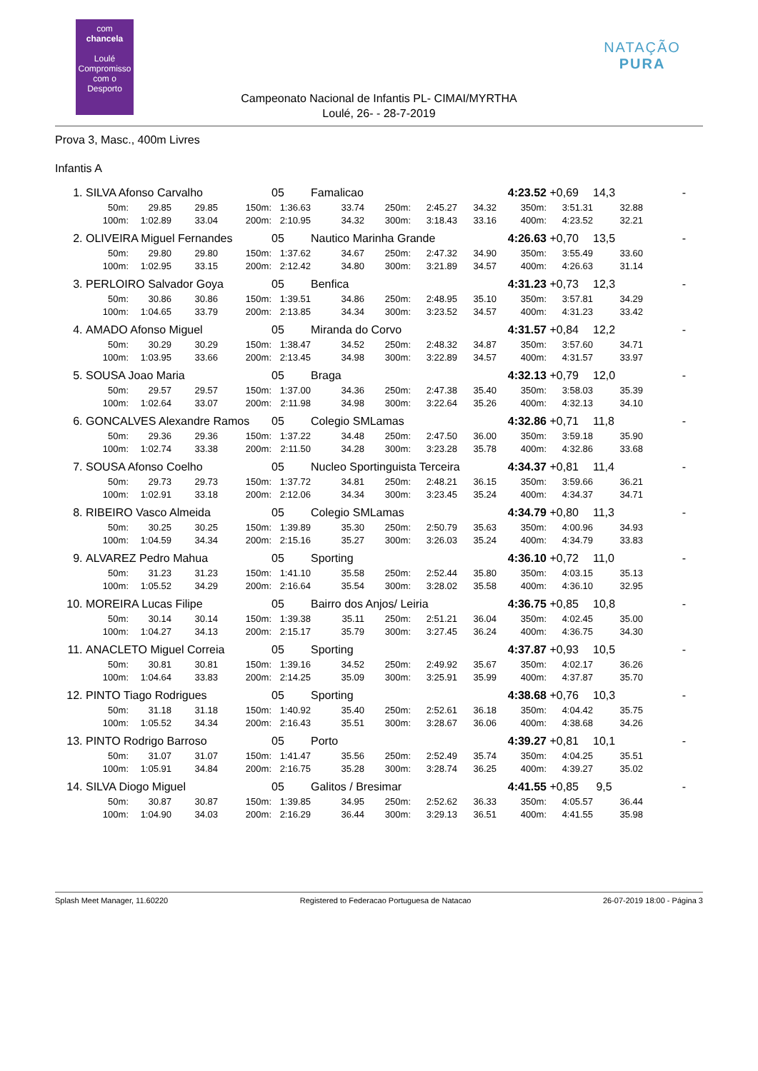com
chancela
Loulé
Compromisso com o Desporto
NATAÇÃO PURA
Campeonato Nacional de Infantis PL- CIMAI/MYRTHA
Loulé, 26- - 28-7-2019
Prova 3, Masc., 400m Livres
Infantis A
| 1. | SILVA Afonso Carvalho | | | | 05 | Famalicao | | | | 4:23.52 | +0,69 | 14,3 | - |
| | 50m: | 29.85 | 29.85 | 150m: | 1:36.63 | 33.74 | 250m: | 2:45.27 | 34.32 | 350m: | 3:51.31 | 32.88 | |
| | 100m: | 1:02.89 | 33.04 | 200m: | 2:10.95 | 34.32 | 300m: | 3:18.43 | 33.16 | 400m: | 4:23.52 | 32.21 | |
| 2. | OLIVEIRA Miguel Fernandes | | | | 05 | Nautico Marinha Grande | | | | 4:26.63 | +0,70 | 13,5 | - |
| | 50m: | 29.80 | 29.80 | 150m: | 1:37.62 | 34.67 | 250m: | 2:47.32 | 34.90 | 350m: | 3:55.49 | 33.60 | |
| | 100m: | 1:02.95 | 33.15 | 200m: | 2:12.42 | 34.80 | 300m: | 3:21.89 | 34.57 | 400m: | 4:26.63 | 31.14 | |
| 3. | PERLOIRO Salvador Goya | | | | 05 | Benfica | | | | 4:31.23 | +0,73 | 12,3 | - |
| | 50m: | 30.86 | 30.86 | 150m: | 1:39.51 | 34.86 | 250m: | 2:48.95 | 35.10 | 350m: | 3:57.81 | 34.29 | |
| | 100m: | 1:04.65 | 33.79 | 200m: | 2:13.85 | 34.34 | 300m: | 3:23.52 | 34.57 | 400m: | 4:31.23 | 33.42 | |
| 4. | AMADO Afonso Miguel | | | | 05 | Miranda do Corvo | | | | 4:31.57 | +0,84 | 12,2 | - |
| | 50m: | 30.29 | 30.29 | 150m: | 1:38.47 | 34.52 | 250m: | 2:48.32 | 34.87 | 350m: | 3:57.60 | 34.71 | |
| | 100m: | 1:03.95 | 33.66 | 200m: | 2:13.45 | 34.98 | 300m: | 3:22.89 | 34.57 | 400m: | 4:31.57 | 33.97 | |
| 5. | SOUSA Joao Maria | | | | 05 | Braga | | | | 4:32.13 | +0,79 | 12,0 | - |
| | 50m: | 29.57 | 29.57 | 150m: | 1:37.00 | 34.36 | 250m: | 2:47.38 | 35.40 | 350m: | 3:58.03 | 35.39 | |
| | 100m: | 1:02.64 | 33.07 | 200m: | 2:11.98 | 34.98 | 300m: | 3:22.64 | 35.26 | 400m: | 4:32.13 | 34.10 | |
| 6. | GONCALVES Alexandre Ramos | | | | 05 | Colegio SMLamas | | | | 4:32.86 | +0,71 | 11,8 | - |
| | 50m: | 29.36 | 29.36 | 150m: | 1:37.22 | 34.48 | 250m: | 2:47.50 | 36.00 | 350m: | 3:59.18 | 35.90 | |
| | 100m: | 1:02.74 | 33.38 | 200m: | 2:11.50 | 34.28 | 300m: | 3:23.28 | 35.78 | 400m: | 4:32.86 | 33.68 | |
| 7. | SOUSA Afonso Coelho | | | | 05 | Nucleo Sportinguista Terceira | | | | 4:34.37 | +0,81 | 11,4 | - |
| | 50m: | 29.73 | 29.73 | 150m: | 1:37.72 | 34.81 | 250m: | 2:48.21 | 36.15 | 350m: | 3:59.66 | 36.21 | |
| | 100m: | 1:02.91 | 33.18 | 200m: | 2:12.06 | 34.34 | 300m: | 3:23.45 | 35.24 | 400m: | 4:34.37 | 34.71 | |
| 8. | RIBEIRO Vasco Almeida | | | | 05 | Colegio SMLamas | | | | 4:34.79 | +0,80 | 11,3 | - |
| | 50m: | 30.25 | 30.25 | 150m: | 1:39.89 | 35.30 | 250m: | 2:50.79 | 35.63 | 350m: | 4:00.96 | 34.93 | |
| | 100m: | 1:04.59 | 34.34 | 200m: | 2:15.16 | 35.27 | 300m: | 3:26.03 | 35.24 | 400m: | 4:34.79 | 33.83 | |
| 9. | ALVAREZ Pedro Mahua | | | | 05 | Sporting | | | | 4:36.10 | +0,72 | 11,0 | - |
| | 50m: | 31.23 | 31.23 | 150m: | 1:41.10 | 35.58 | 250m: | 2:52.44 | 35.80 | 350m: | 4:03.15 | 35.13 | |
| | 100m: | 1:05.52 | 34.29 | 200m: | 2:16.64 | 35.54 | 300m: | 3:28.02 | 35.58 | 400m: | 4:36.10 | 32.95 | |
| 10. | MOREIRA Lucas Filipe | | | | 05 | Bairro dos Anjos/ Leiria | | | | 4:36.75 | +0,85 | 10,8 | - |
| | 50m: | 30.14 | 30.14 | 150m: | 1:39.38 | 35.11 | 250m: | 2:51.21 | 36.04 | 350m: | 4:02.45 | 35.00 | |
| | 100m: | 1:04.27 | 34.13 | 200m: | 2:15.17 | 35.79 | 300m: | 3:27.45 | 36.24 | 400m: | 4:36.75 | 34.30 | |
| 11. | ANACLETO Miguel Correia | | | | 05 | Sporting | | | | 4:37.87 | +0,93 | 10,5 | - |
| | 50m: | 30.81 | 30.81 | 150m: | 1:39.16 | 34.52 | 250m: | 2:49.92 | 35.67 | 350m: | 4:02.17 | 36.26 | |
| | 100m: | 1:04.64 | 33.83 | 200m: | 2:14.25 | 35.09 | 300m: | 3:25.91 | 35.99 | 400m: | 4:37.87 | 35.70 | |
| 12. | PINTO Tiago Rodrigues | | | | 05 | Sporting | | | | 4:38.68 | +0,76 | 10,3 | - |
| | 50m: | 31.18 | 31.18 | 150m: | 1:40.92 | 35.40 | 250m: | 2:52.61 | 36.18 | 350m: | 4:04.42 | 35.75 | |
| | 100m: | 1:05.52 | 34.34 | 200m: | 2:16.43 | 35.51 | 300m: | 3:28.67 | 36.06 | 400m: | 4:38.68 | 34.26 | |
| 13. | PINTO Rodrigo Barroso | | | | 05 | Porto | | | | 4:39.27 | +0,81 | 10,1 | - |
| | 50m: | 31.07 | 31.07 | 150m: | 1:41.47 | 35.56 | 250m: | 2:52.49 | 35.74 | 350m: | 4:04.25 | 35.51 | |
| | 100m: | 1:05.91 | 34.84 | 200m: | 2:16.75 | 35.28 | 300m: | 3:28.74 | 36.25 | 400m: | 4:39.27 | 35.02 | |
| 14. | SILVA Diogo Miguel | | | | 05 | Galitos / Bresimar | | | | 4:41.55 | +0,85 | 9,5 | - |
| | 50m: | 30.87 | 30.87 | 150m: | 1:39.85 | 34.95 | 250m: | 2:52.62 | 36.33 | 350m: | 4:05.57 | 36.44 | |
| | 100m: | 1:04.90 | 34.03 | 200m: | 2:16.29 | 36.44 | 300m: | 3:29.13 | 36.51 | 400m: | 4:41.55 | 35.98 | |
Splash Meet Manager, 11.60220 Registered to Federacao Portuguesa de Natacao 26-07-2019 18:00 - Página 3